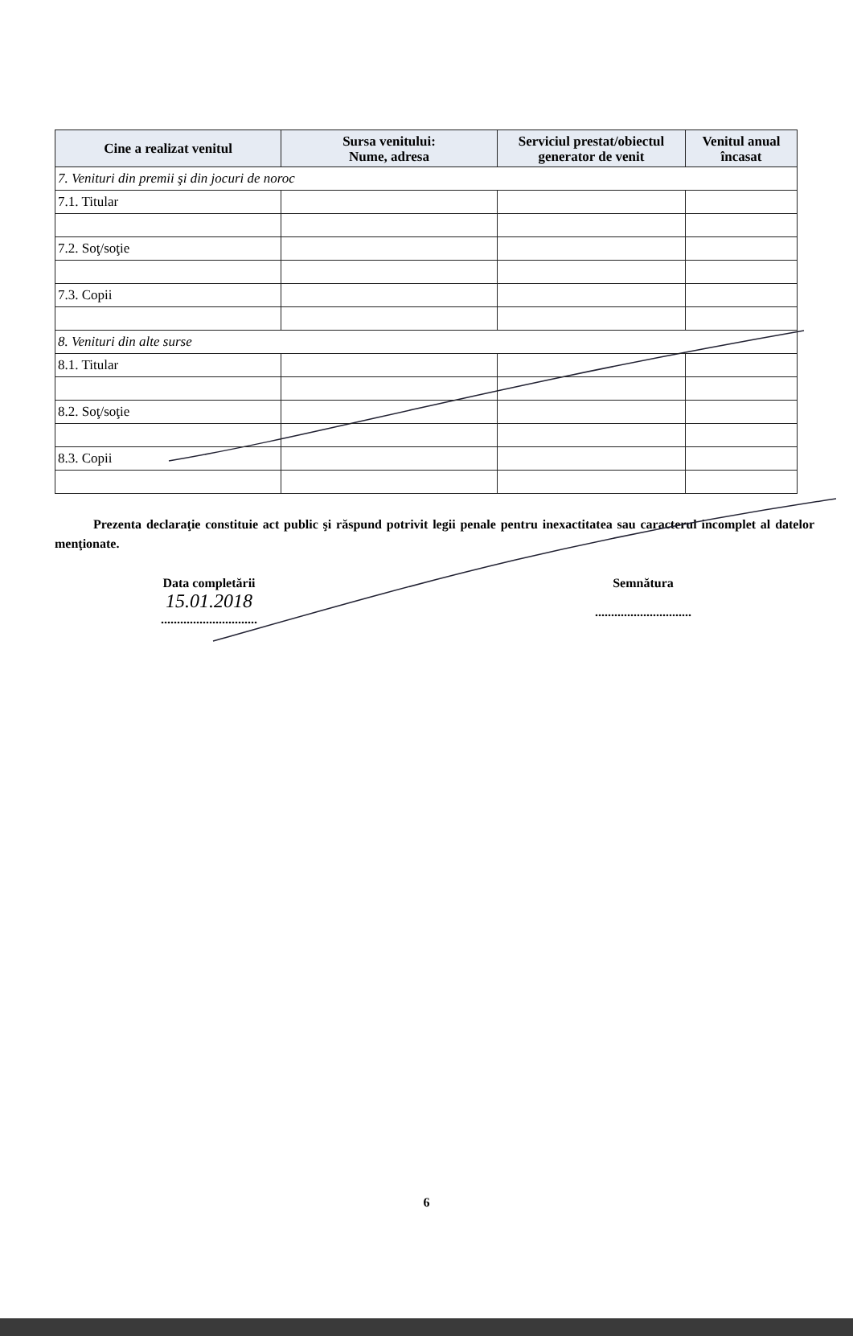| Cine a realizat venitul | Sursa venitului: Nume, adresa | Serviciul prestat/obiectul generator de venit | Venitul anual încasat |
| --- | --- | --- | --- |
| 7. Venituri din premii şi din jocuri de noroc | | | |
| 7.1. Titular | | | |
| 7.2. Soţ/soţie | | | |
| 7.3. Copii | | | |
| 8. Venituri din alte surse | | | |
| 8.1. Titular | | | |
| 8.2. Soţ/soţie | | | |
| 8.3. Copii | | | |
Prezenta declaraţie constituie act public şi răspund potrivit legii penale pentru inexactitatea sau caracterul incomplet al datelor menţionate.
Data completării
15.01.2018
..............................
Semnătura
..............................
6